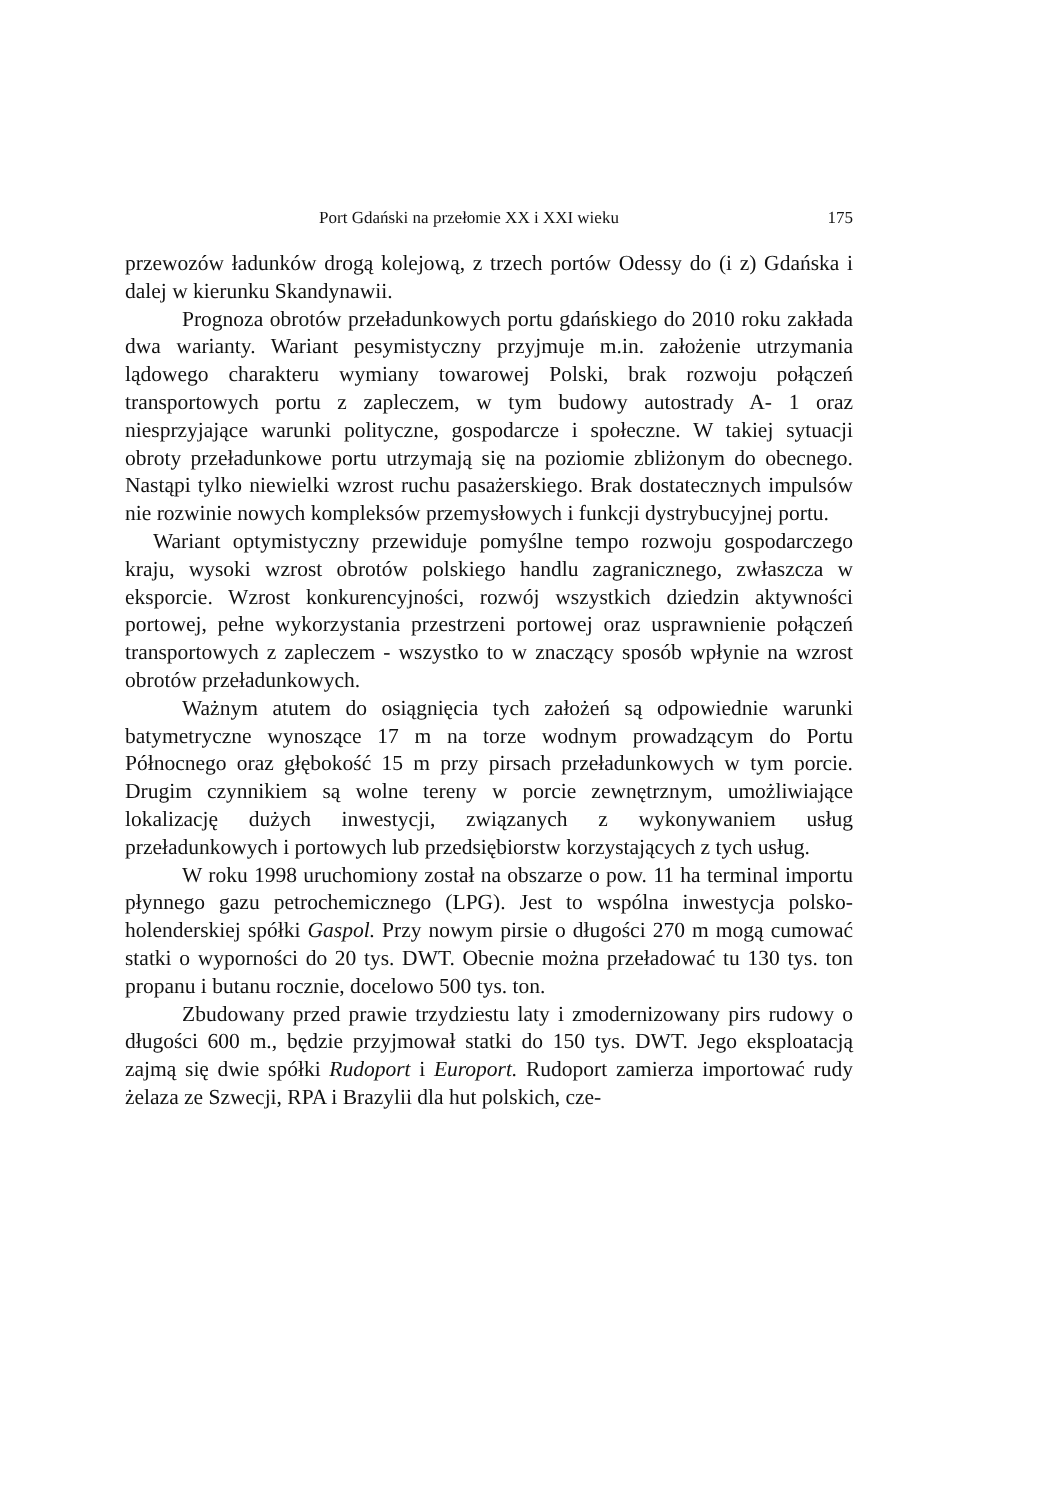Port Gdański na przełomie XX i XXI wieku
175
przewozów ładunków drogą kolejową, z trzech portów Odessy do (i z) Gdańska i dalej w kierunku Skandynawii.
Prognoza obrotów przeładunkowych portu gdańskiego do 2010 roku zakłada dwa warianty. Wariant pesymistyczny przyjmuje m.in. założenie utrzymania lądowego charakteru wymiany towarowej Polski, brak rozwoju połączeń transportowych portu z zapleczem, w tym budowy autostrady A- 1 oraz niesprzyjające warunki polityczne, gospodarcze i społeczne. W takiej sytuacji obroty przeładunkowe portu utrzymają się na poziomie zbliżonym do obecnego. Nastąpi tylko niewielki wzrost ruchu pasażerskiego. Brak dostatecznych impulsów nie rozwinie nowych kompleksów przemysłowych i funkcji dystrybucyjnej portu.
Wariant optymistyczny przewiduje pomyślne tempo rozwoju gospodarczego kraju, wysoki wzrost obrotów polskiego handlu zagranicznego, zwłaszcza w eksporcie. Wzrost konkurencyjności, rozwój wszystkich dziedzin aktywności portowej, pełne wykorzystania przestrzeni portowej oraz usprawnienie połączeń transportowych z zapleczem - wszystko to w znaczący sposób wpłynie na wzrost obrotów przeładunkowych.
Ważnym atutem do osiągnięcia tych założeń są odpowiednie warunki batymetryczne wynoszące 17 m na torze wodnym prowadzącym do Portu Północnego oraz głębokość 15 m przy pirsach przeładunkowych w tym porcie. Drugim czynnikiem są wolne tereny w porcie zewnętrznym, umożliwiające lokalizację dużych inwestycji, związanych z wykonywaniem usług przeładunkowych i portowych lub przedsiębiorstw korzystających z tych usług.
W roku 1998 uruchomiony został na obszarze o pow. 11 ha terminal importu płynnego gazu petrochemicznego (LPG). Jest to wspólna inwestycja polsko-holenderskiej spółki Gaspol. Przy nowym pirsie o długości 270 m mogą cumować statki o wyporności do 20 tys. DWT. Obecnie można przeładować tu 130 tys. ton propanu i butanu rocznie, docelowo 500 tys. ton.
Zbudowany przed prawie trzydziestu laty i zmodernizowany pirs rudowy o długości 600 m., będzie przyjmował statki do 150 tys. DWT. Jego eksploatacją zajmą się dwie spółki Rudoport i Europort. Rudoport zamierza importować rudy żelaza ze Szwecji, RPA i Brazylii dla hut polskich, cze-